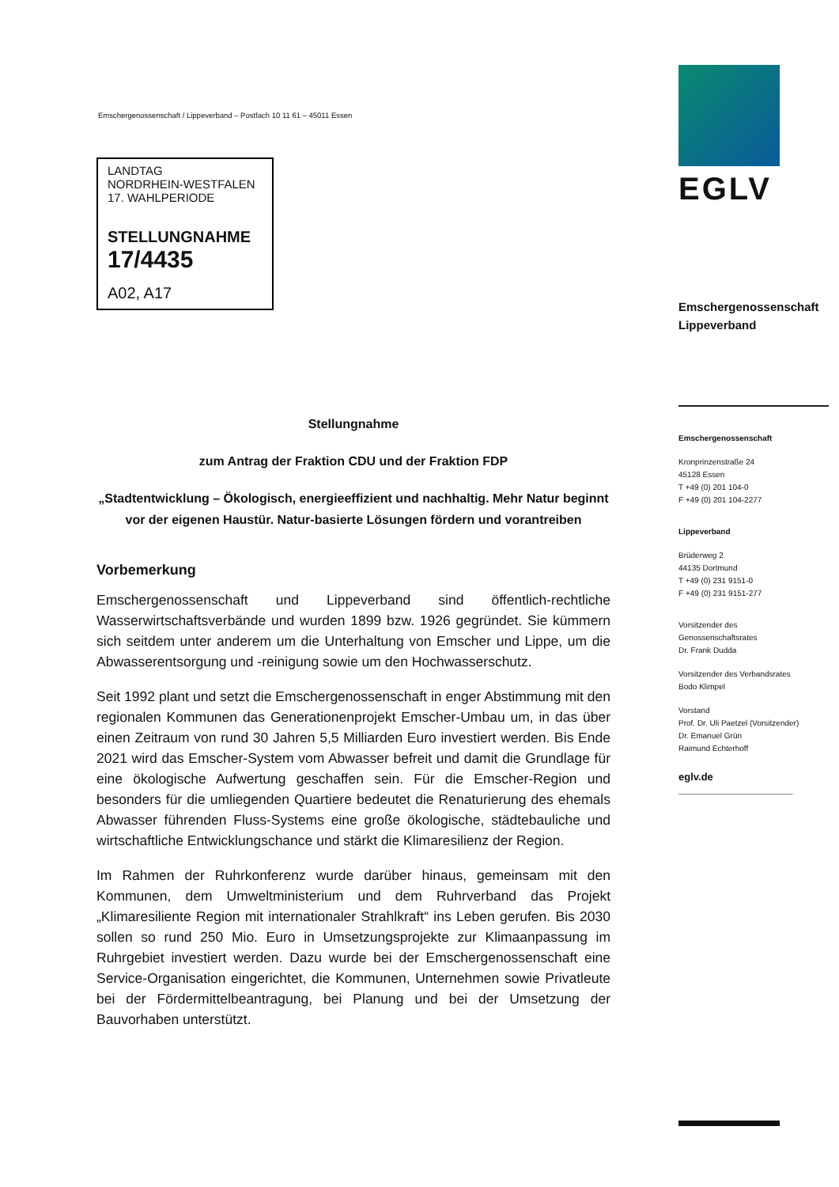Emschergenossenschaft / Lippeverband – Postfach 10 11 61 – 45011 Essen
LANDTAG
NORDRHEIN-WESTFALEN
17. WAHLPERIODE
STELLUNGNAHME
17/4435
A02, A17
Stellungnahme
zum Antrag der Fraktion CDU und der Fraktion FDP
„Stadtentwicklung – Ökologisch, energieeffizient und nachhaltig. Mehr Natur beginnt vor der eigenen Haustür. Natur-basierte Lösungen fördern und vorantreiben
Vorbemerkung
Emschergenossenschaft und Lippeverband sind öffentlich-rechtliche Wasserwirtschaftsverbände und wurden 1899 bzw. 1926 gegründet. Sie kümmern sich seitdem unter anderem um die Unterhaltung von Emscher und Lippe, um die Abwasserentsorgung und -reinigung sowie um den Hochwasserschutz.
Seit 1992 plant und setzt die Emschergenossenschaft in enger Abstimmung mit den regionalen Kommunen das Generationenprojekt Emscher-Umbau um, in das über einen Zeitraum von rund 30 Jahren 5,5 Milliarden Euro investiert werden. Bis Ende 2021 wird das Emscher-System vom Abwasser befreit und damit die Grundlage für eine ökologische Aufwertung geschaffen sein. Für die Emscher-Region und besonders für die umliegenden Quartiere bedeutet die Renaturierung des ehemals Abwasser führenden Fluss-Systems eine große ökologische, städtebauliche und wirtschaftliche Entwicklungschance und stärkt die Klimaresilienz der Region.
Im Rahmen der Ruhrkonferenz wurde darüber hinaus, gemeinsam mit den Kommunen, dem Umweltministerium und dem Ruhrverband das Projekt „Klimaresiliente Region mit internationaler Strahlkraft“ ins Leben gerufen. Bis 2030 sollen so rund 250 Mio. Euro in Umsetzungsprojekte zur Klimaanpassung im Ruhrgebiet investiert werden. Dazu wurde bei der Emschergenossenschaft eine Service-Organisation eingerichtet, die Kommunen, Unternehmen sowie Privatleute bei der Fördermittelbeantragung, bei Planung und bei der Umsetzung der Bauvorhaben unterstützt.
EGLV
Emschergenossenschaft
Lippeverband
Emschergenossenschaft
Kronprinzenstraße 24
45128 Essen
T +49 (0) 201 104-0
F +49 (0) 201 104-2277
Lippeverband
Brüderweg 2
44135 Dortmund
T +49 (0) 231 9151-0
F +49 (0) 231 9151-277
Vorsitzender des
Genossenschaftsrates
Dr. Frank Dudda
Vorsitzender des Verbandsrates
Bodo Klimpel
Vorstand
Prof. Dr. Uli Paetzel (Vorsitzender)
Dr. Emanuel Grün
Raimund Echterhoff
eglv.de ____________________